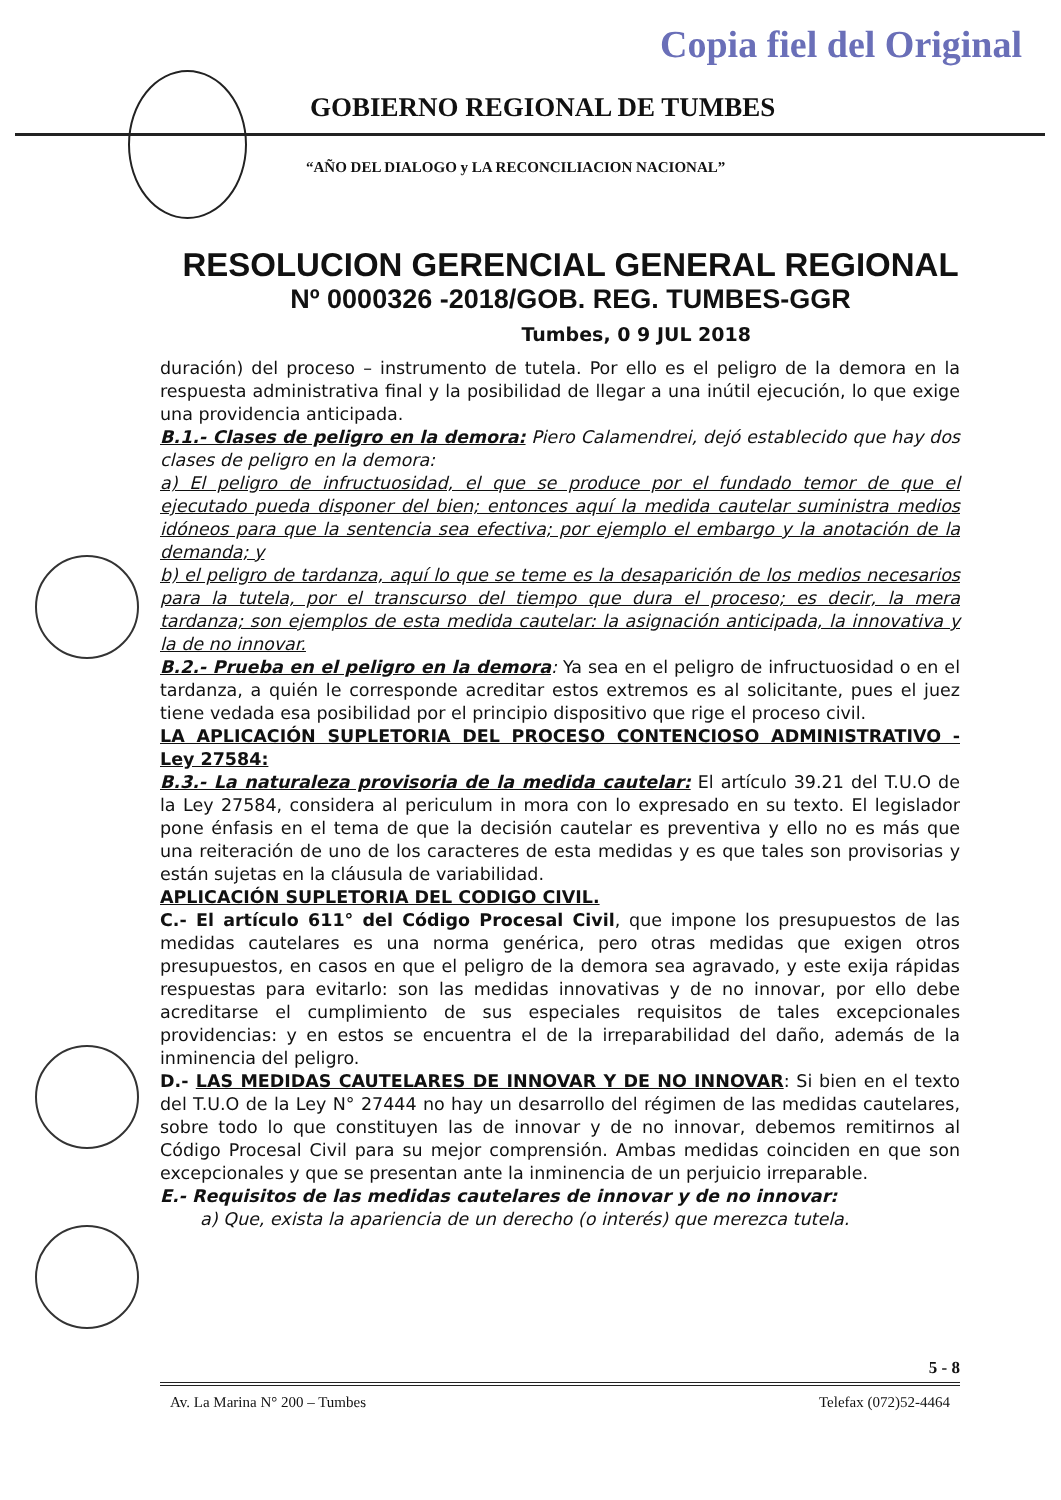Copia fiel del Original
GOBIERNO REGIONAL DE TUMBES
“AÑO DEL DIALOGO y LA RECONCILIACION NACIONAL”
RESOLUCION GERENCIAL GENERAL REGIONAL
Nº 0000326 -2018/GOB. REG. TUMBES-GGR
Tumbes, 0 9 JUL 2018
duración) del proceso – instrumento de tutela. Por ello es el peligro de la demora en la respuesta administrativa final y la posibilidad de llegar a una inútil ejecución, lo que exige una providencia anticipada.
B.1.- Clases de peligro en la demora: Piero Calamendrei, dejó establecido que hay dos clases de peligro en la demora:
a) El peligro de infructuosidad, el que se produce por el fundado temor de que el ejecutado pueda disponer del bien; entonces aquí la medida cautelar suministra medios idóneos para que la sentencia sea efectiva; por ejemplo el embargo y la anotación de la demanda; y
b) el peligro de tardanza, aquí lo que se teme es la desaparición de los medios necesarios para la tutela, por el transcurso del tiempo que dura el proceso; es decir, la mera tardanza; son ejemplos de esta medida cautelar: la asignación anticipada, la innovativa y la de no innovar.
B.2.- Prueba en el peligro en la demora: Ya sea en el peligro de infructuosidad o en el tardanza, a quién le corresponde acreditar estos extremos es al solicitante, pues el juez tiene vedada esa posibilidad por el principio dispositivo que rige el proceso civil.
LA APLICACIÓN SUPLETORIA DEL PROCESO CONTENCIOSO ADMINISTRATIVO - Ley 27584:
B.3.- La naturaleza provisoria de la medida cautelar: El artículo 39.21 del T.U.O de la Ley 27584, considera al periculum in mora con lo expresado en su texto. El legislador pone énfasis en el tema de que la decisión cautelar es preventiva y ello no es más que una reiteración de uno de los caracteres de esta medidas y es que tales son provisorias y están sujetas en la cláusula de variabilidad.
APLICACIÓN SUPLETORIA DEL CODIGO CIVIL.
C.- El artículo 611° del Código Procesal Civil, que impone los presupuestos de las medidas cautelares es una norma genérica, pero otras medidas que exigen otros presupuestos, en casos en que el peligro de la demora sea agravado, y este exija rápidas respuestas para evitarlo: son las medidas innovativas y de no innovar, por ello debe acreditarse el cumplimiento de sus especiales requisitos de tales excepcionales providencias: y en estos se encuentra el de la irreparabilidad del daño, además de la inminencia del peligro.
D.- LAS MEDIDAS CAUTELARES DE INNOVAR Y DE NO INNOVAR: Si bien en el texto del T.U.O de la Ley N° 27444 no hay un desarrollo del régimen de las medidas cautelares, sobre todo lo que constituyen las de innovar y de no innovar, debemos remitirnos al Código Procesal Civil para su mejor comprensión. Ambas medidas coinciden en que son excepcionales y que se presentan ante la inminencia de un perjuicio irreparable.
E.- Requisitos de las medidas cautelares de innovar y de no innovar:
a) Que, exista la apariencia de un derecho (o interés) que merezca tutela.
5 - 8
Av. La Marina N° 200 – Tumbes Telefax (072)52-4464